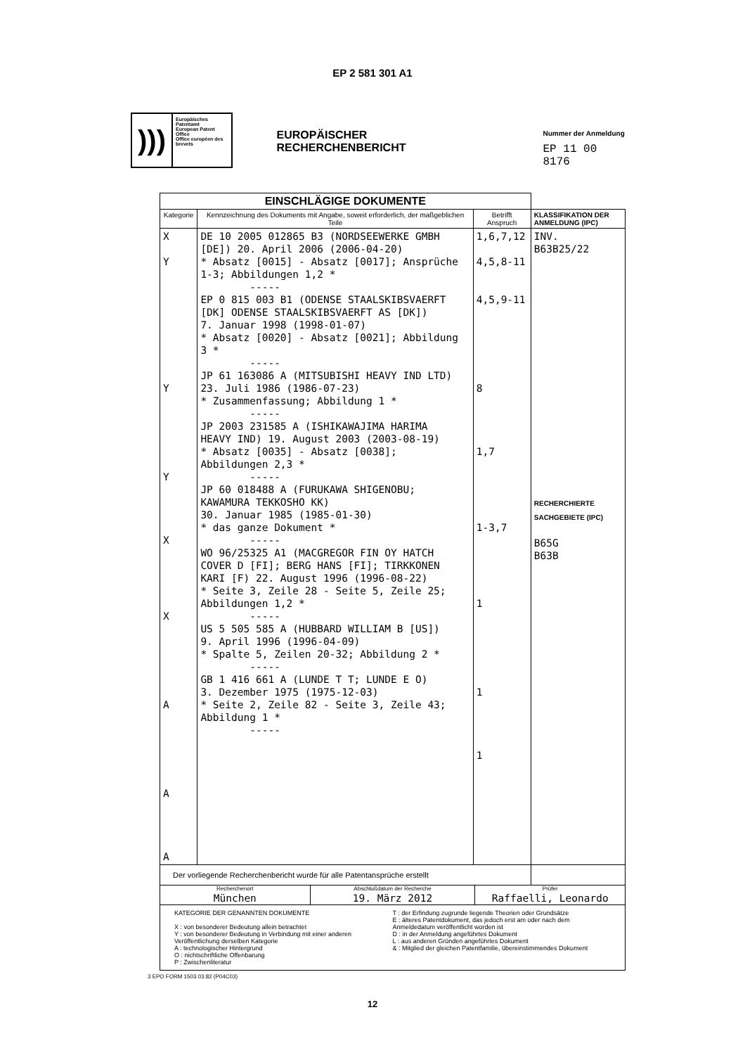EP 2 581 301 A1
)))
Europäisches Patentamt
European Patent Office
Office européen des brevets
EUROPÄISCHER RECHERCHENBERICHT
Nummer der Anmeldung
EP 11 00 8176
| EINSCHLÄGIGE DOKUMENTE | | | |
| Kategorie | Kennzeichnung des Dokuments mit Angabe, soweit erforderlich, der maßgeblichen Teile | Betrifft Anspruch | KLASSIFIKATION DER ANMELDUNG (IPC) |
| X Y Y Y X X A A A | DE 10 2005 012865 B3 (NORDSEEWERKE GMBH [DE]) 20. April 2006 (2006-04-20) * Absatz [0015] - Absatz [0017]; Ansprüche 1-3; Abbildungen 1,2 * ----- EP 0 815 003 B1 (ODENSE STAALSKIBSVAERFT [DK] ODENSE STAALSKIBSVAERFT AS [DK]) 7. Januar 1998 (1998-01-07) * Absatz [0020] - Absatz [0021]; Abbildung 3 * ----- JP 61 163086 A (MITSUBISHI HEAVY IND LTD) 23. Juli 1986 (1986-07-23) * Zusammenfassung; Abbildung 1 * ----- JP 2003 231585 A (ISHIKAWAJIMA HARIMA HEAVY IND) 19. August 2003 (2003-08-19) * Absatz [0035] - Absatz [0038]; Abbildungen 2,3 * ----- JP 60 018488 A (FURUKAWA SHIGENOBU; KAWAMURA TEKKOSHO KK) 30. Januar 1985 (1985-01-30) * das ganze Dokument * ----- WO 96/25325 A1 (MACGREGOR FIN OY HATCH COVER D [FI]; BERG HANS [FI]; TIRKKONEN KARI [F) 22. August 1996 (1996-08-22) * Seite 3, Zeile 28 - Seite 5, Zeile 25; Abbildungen 1,2 * ----- US 5 505 585 A (HUBBARD WILLIAM B [US]) 9. April 1996 (1996-04-09) * Spalte 5, Zeilen 20-32; Abbildung 2 * ----- GB 1 416 661 A (LUNDE T T; LUNDE E O) 3. Dezember 1975 (1975-12-03) * Seite 2, Zeile 82 - Seite 3, Zeile 43; Abbildung 1 * ----- | 1,6,7,12 4,5,8-11 4,5,9-11 8 1,7 1-3,7 1 1 1 | INV. B63B25/22 RECHERCHIERTE SACHGEBIETE (IPC) B65G B63B |
| Der vorliegende Recherchenbericht wurde für alle Patentansprüche erstellt | | | |
| Recherchenort München Abschlußdatum der Recherche 19. März 2012 Prüfer Raffaelli, Leonardo | | | |
| KATEGORIE DER GENANNTEN DOKUMENTE X : von besonderer Bedeutung allein betrachtet Y : von besonderer Bedeutung in Verbindung mit einer anderen Veröffentlichung derselben Kategorie A : technologischer Hintergrund O : nichtschriftliche Offenbarung P : Zwischenliteratur T : der Erfindung zugrunde liegende Theorien oder Grundsätze E : älteres Patentdokument, das jedoch erst am oder nach dem Anmeldedatum veröffentlicht worden ist D : in der Anmeldung angeführtes Dokument L : aus anderen Gründen angeführtes Dokument & : Mitglied der gleichen Patentfamilie, übereinstimmendes Dokument | | | |
3 EPO FORM 1503 03.82 (P04C03)
12